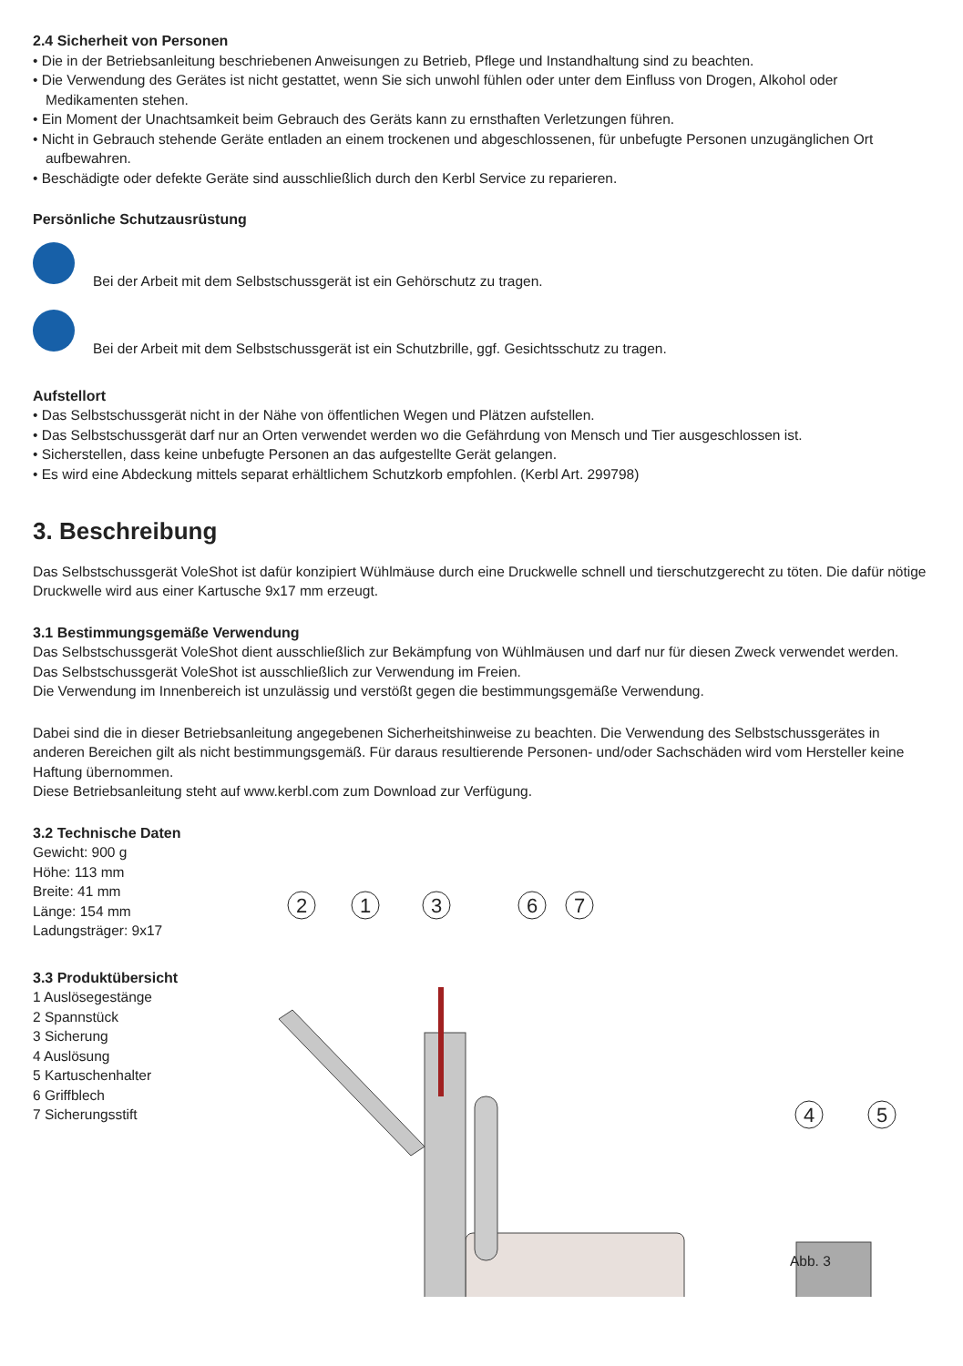2.4 Sicherheit von Personen
• Die in der Betriebsanleitung beschriebenen Anweisungen zu Betrieb, Pflege und Instandhaltung sind zu beachten.
• Die Verwendung des Gerätes ist nicht gestattet, wenn Sie sich unwohl fühlen oder unter dem Einfluss von Drogen, Alkohol oder Medikamenten stehen.
• Ein Moment der Unachtsamkeit beim Gebrauch des Geräts kann zu ernsthaften Verletzungen führen.
• Nicht in Gebrauch stehende Geräte entladen an einem trockenen und abgeschlossenen, für unbefugte Personen unzugänglichen Ort aufbewahren.
• Beschädigte oder defekte Geräte sind ausschließlich durch den Kerbl Service zu reparieren.
Persönliche Schutzausrüstung
Bei der Arbeit mit dem Selbstschussgerät ist ein Gehörschutz zu tragen.
Bei der Arbeit mit dem Selbstschussgerät ist ein Schutzbrille, ggf. Gesichtsschutz zu tragen.
Aufstellort
• Das Selbstschussgerät nicht in der Nähe von öffentlichen Wegen und Plätzen aufstellen.
• Das Selbstschussgerät darf nur an Orten verwendet werden wo die Gefährdung von Mensch und Tier ausgeschlossen ist.
• Sicherstellen, dass keine unbefugte Personen an das aufgestellte Gerät gelangen.
• Es wird eine Abdeckung mittels separat erhältlichem Schutzkorb empfohlen. (Kerbl Art. 299798)
3. Beschreibung
Das Selbstschussgerät VoleShot ist dafür konzipiert Wühlmäuse durch eine Druckwelle schnell und tierschutzgerecht zu töten. Die dafür nötige Druckwelle wird aus einer Kartusche 9x17 mm erzeugt.
3.1 Bestimmungsgemäße Verwendung
Das Selbstschussgerät VoleShot dient ausschließlich zur Bekämpfung von Wühlmäusen und darf nur für diesen Zweck verwendet werden.
Das Selbstschussgerät VoleShot ist ausschließlich zur Verwendung im Freien.
Die Verwendung im Innenbereich ist unzulässig und verstößt gegen die bestimmungsgemäße Verwendung.
Dabei sind die in dieser Betriebsanleitung angegebenen Sicherheitshinweise zu beachten. Die Verwendung des Selbstschussgerätes in anderen Bereichen gilt als nicht bestimmungsgemäß. Für daraus resultierende Personen- und/oder Sachschäden wird vom Hersteller keine Haftung übernommen.
Diese Betriebsanleitung steht auf www.kerbl.com zum Download zur Verfügung.
3.2 Technische Daten
Gewicht: 900 g
Höhe: 113 mm
Breite: 41 mm
Länge: 154 mm
Ladungsträger: 9x17
3.3 Produktübersicht
1 Auslösegestänge
2 Spannstück
3 Sicherung
4 Auslösung
5 Kartuschenhalter
6 Griffblech
7 Sicherungsstift
2
1
3
6
7
4
5
Abb. 3